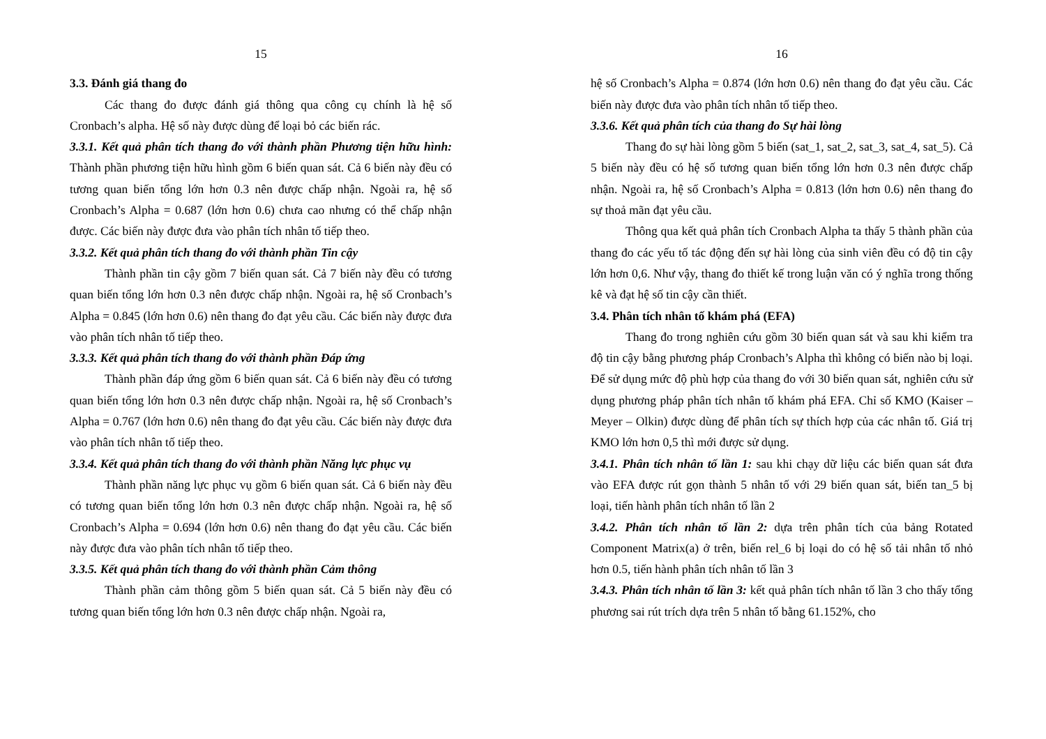15
3.3. Đánh giá thang đo
Các thang đo được đánh giá thông qua công cụ chính là hệ số Cronbach’s alpha. Hệ số này được dùng để loại bỏ các biến rác.
3.3.1. Kết quả phân tích thang đo với thành phần Phương tiện hữu hình: Thành phần phương tiện hữu hình gồm 6 biến quan sát. Cả 6 biến này đều có tương quan biến tổng lớn hơn 0.3 nên được chấp nhận. Ngoài ra, hệ số Cronbach’s Alpha = 0.687 (lớn hơn 0.6) chưa cao nhưng có thể chấp nhận được. Các biến này được đưa vào phân tích nhân tố tiếp theo.
3.3.2. Kết quả phân tích thang đo với thành phần Tin cậy
Thành phần tin cậy gồm 7 biến quan sát. Cả 7 biến này đều có tương quan biến tổng lớn hơn 0.3 nên được chấp nhận. Ngoài ra, hệ số Cronbach’s Alpha = 0.845 (lớn hơn 0.6) nên thang đo đạt yêu cầu. Các biến này được đưa vào phân tích nhân tố tiếp theo.
3.3.3. Kết quả phân tích thang đo với thành phần Đáp ứng
Thành phần đáp ứng gồm 6 biến quan sát. Cả 6 biến này đều có tương quan biến tổng lớn hơn 0.3 nên được chấp nhận. Ngoài ra, hệ số Cronbach’s Alpha = 0.767 (lớn hơn 0.6) nên thang đo đạt yêu cầu. Các biến này được đưa vào phân tích nhân tố tiếp theo.
3.3.4. Kết quả phân tích thang đo với thành phần Năng lực phục vụ
Thành phần năng lực phục vụ gồm 6 biến quan sát. Cả 6 biến này đều có tương quan biến tổng lớn hơn 0.3 nên được chấp nhận. Ngoài ra, hệ số Cronbach’s Alpha = 0.694 (lớn hơn 0.6) nên thang đo đạt yêu cầu. Các biến này được đưa vào phân tích nhân tố tiếp theo.
3.3.5. Kết quả phân tích thang đo với thành phần Cảm thông
Thành phần cảm thông gồm 5 biến quan sát. Cả 5 biến này đều có tương quan biến tổng lớn hơn 0.3 nên được chấp nhận. Ngoài ra,
16
hệ số Cronbach’s Alpha = 0.874 (lớn hơn 0.6) nên thang đo đạt yêu cầu. Các biến này được đưa vào phân tích nhân tố tiếp theo.
3.3.6. Kết quả phân tích của thang đo Sự hài lòng
Thang đo sự hài lòng gồm 5 biến (sat_1, sat_2, sat_3, sat_4, sat_5). Cả 5 biến này đều có hệ số tương quan biến tổng lớn hơn 0.3 nên được chấp nhận. Ngoài ra, hệ số Cronbach’s Alpha = 0.813 (lớn hơn 0.6) nên thang đo sự thoả mãn đạt yêu cầu.
Thông qua kết quả phân tích Cronbach Alpha ta thấy 5 thành phần của thang đo các yếu tố tác động đến sự hài lòng của sinh viên đều có độ tin cậy lớn hơn 0,6. Như vậy, thang đo thiết kế trong luận văn có ý nghĩa trong thống kê và đạt hệ số tin cậy cần thiết.
3.4. Phân tích nhân tố khám phá (EFA)
Thang đo trong nghiên cứu gồm 30 biến quan sát và sau khi kiểm tra độ tin cậy bằng phương pháp Cronbach’s Alpha thì không có biến nào bị loại. Để sử dụng mức độ phù hợp của thang đo với 30 biến quan sát, nghiên cứu sử dụng phương pháp phân tích nhân tố khám phá EFA. Chỉ số KMO (Kaiser – Meyer – Olkin) được dùng để phân tích sự thích hợp của các nhân tố. Giá trị KMO lớn hơn 0,5 thì mới được sử dụng.
3.4.1. Phân tích nhân tố lần 1: sau khi chạy dữ liệu các biến quan sát đưa vào EFA được rút gọn thành 5 nhân tố với 29 biến quan sát, biến tan_5 bị loại, tiến hành phân tích nhân tố lần 2
3.4.2. Phân tích nhân tố lần 2: dựa trên phân tích của bảng Rotated Component Matrix(a) ở trên, biến rel_6 bị loại do có hệ số tải nhân tố nhỏ hơn 0.5, tiến hành phân tích nhân tố lần 3
3.4.3. Phân tích nhân tố lần 3: kết quả phân tích nhân tố lần 3 cho thấy tổng phương sai rút trích dựa trên 5 nhân tố bằng 61.152%, cho